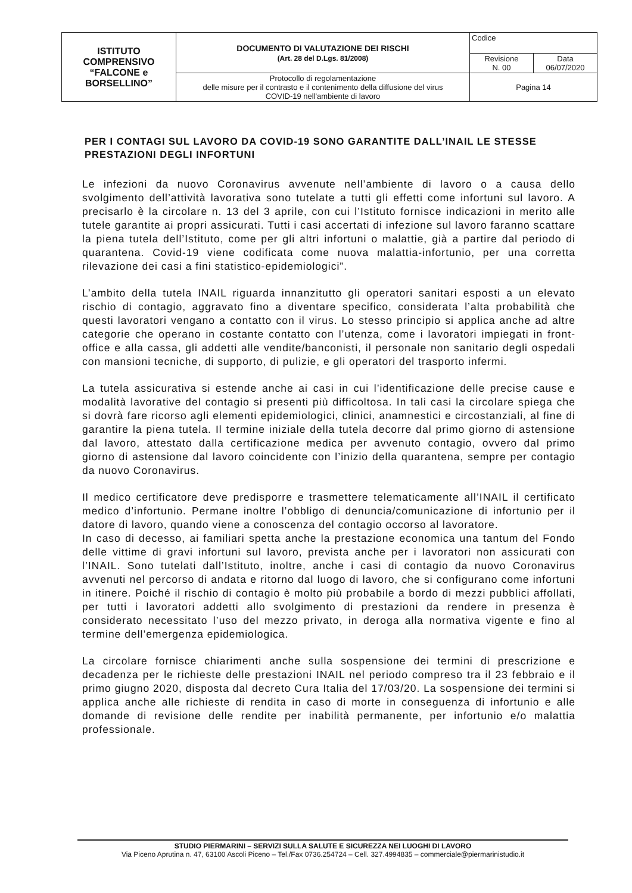| ISTITUTO COMPRENSIVO “FALCONE e BORSELLINO” | DOCUMENTO DI VALUTAZIONE DEI RISCHI (Art. 28 del D.Lgs. 81/2008) | Codice | |
| | | Revisione N. 00 | Data 06/07/2020 |
| | Protocollo di regolamentazione delle misure per il contrasto e il contenimento della diffusione del virus COVID-19 nell'ambiente di lavoro | Pagina 14 | |
PER I CONTAGI SUL LAVORO DA COVID-19 SONO GARANTITE DALL’INAIL LE STESSE PRESTAZIONI DEGLI INFORTUNI
Le infezioni da nuovo Coronavirus avvenute nell’ambiente di lavoro o a causa dello svolgimento dell’attività lavorativa sono tutelate a tutti gli effetti come infortuni sul lavoro. A precisarlo è la circolare n. 13 del 3 aprile, con cui l’Istituto fornisce indicazioni in merito alle tutele garantite ai propri assicurati. Tutti i casi accertati di infezione sul lavoro faranno scattare la piena tutela dell’Istituto, come per gli altri infortuni o malattie, già a partire dal periodo di quarantena. Covid-19 viene codificata come nuova malattia-infortunio, per una corretta rilevazione dei casi a fini statistico-epidemiologici”.
L’ambito della tutela INAIL riguarda innanzitutto gli operatori sanitari esposti a un elevato rischio di contagio, aggravato fino a diventare specifico, considerata l’alta probabilità che questi lavoratori vengano a contatto con il virus. Lo stesso principio si applica anche ad altre categorie che operano in costante contatto con l’utenza, come i lavoratori impiegati in front-office e alla cassa, gli addetti alle vendite/banconisti, il personale non sanitario degli ospedali con mansioni tecniche, di supporto, di pulizie, e gli operatori del trasporto infermi.
La tutela assicurativa si estende anche ai casi in cui l’identificazione delle precise cause e modalità lavorative del contagio si presenti più difficoltosa. In tali casi la circolare spiega che si dovrà fare ricorso agli elementi epidemiologici, clinici, anamnestici e circostanziali, al fine di garantire la piena tutela. Il termine iniziale della tutela decorre dal primo giorno di astensione dal lavoro, attestato dalla certificazione medica per avvenuto contagio, ovvero dal primo giorno di astensione dal lavoro coincidente con l’inizio della quarantena, sempre per contagio da nuovo Coronavirus.
Il medico certificatore deve predisporre e trasmettere telematicamente all’INAIL il certificato medico d’infortunio. Permane inoltre l’obbligo di denuncia/comunicazione di infortunio per il datore di lavoro, quando viene a conoscenza del contagio occorso al lavoratore.
In caso di decesso, ai familiari spetta anche la prestazione economica una tantum del Fondo delle vittime di gravi infortuni sul lavoro, prevista anche per i lavoratori non assicurati con l’INAIL. Sono tutelati dall’Istituto, inoltre, anche i casi di contagio da nuovo Coronavirus avvenuti nel percorso di andata e ritorno dal luogo di lavoro, che si configurano come infortuni in itinere. Poiché il rischio di contagio è molto più probabile a bordo di mezzi pubblici affollati, per tutti i lavoratori addetti allo svolgimento di prestazioni da rendere in presenza è considerato necessitato l’uso del mezzo privato, in deroga alla normativa vigente e fino al termine dell’emergenza epidemiologica.
La circolare fornisce chiarimenti anche sulla sospensione dei termini di prescrizione e decadenza per le richieste delle prestazioni INAIL nel periodo compreso tra il 23 febbraio e il primo giugno 2020, disposta dal decreto Cura Italia del 17/03/20. La sospensione dei termini si applica anche alle richieste di rendita in caso di morte in conseguenza di infortunio e alle domande di revisione delle rendite per inabilità permanente, per infortunio e/o malattia professionale.
STUDIO PIERMARINI – SERVIZI SULLA SALUTE E SICUREZZA NEI LUOGHI DI LAVORO
Via Piceno Aprutina n. 47, 63100 Ascoli Piceno – Tel./Fax 0736.254724 – Cell. 327.4994835 – commerciale@piermarinistudio.it